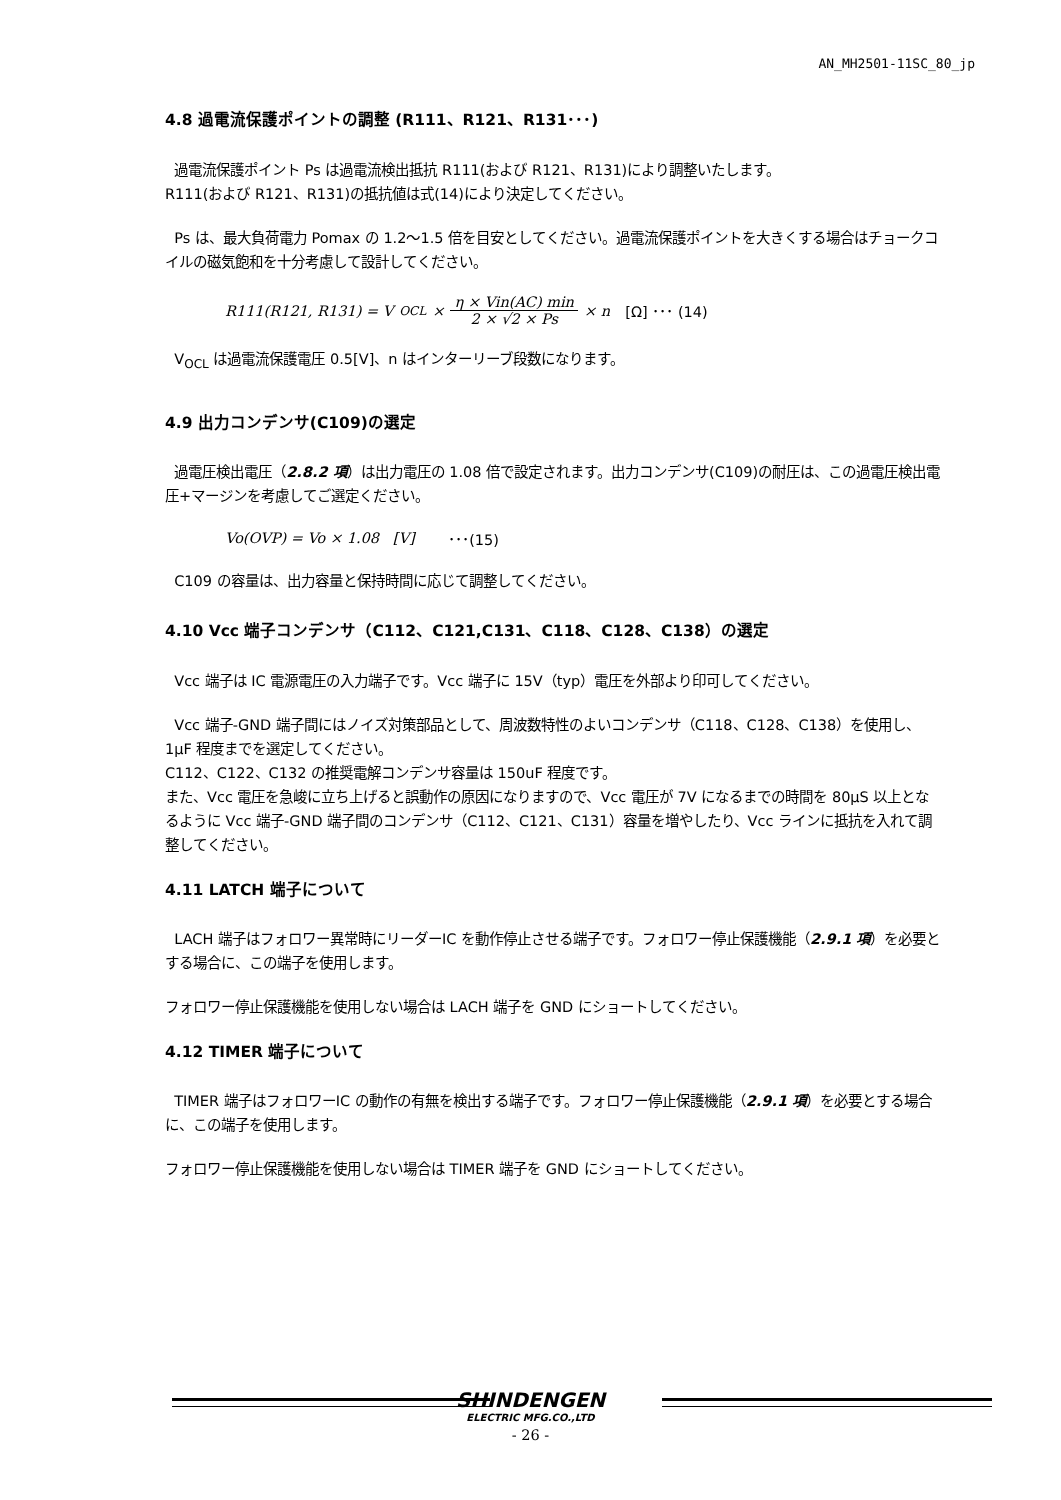AN_MH2501-11SC_80_jp
4.8 過電流保護ポイントの調整 (R111、R121、R131･･･)
過電流保護ポイント Ps は過電流検出抵抗 R111(および R121、R131)により調整いたします。
R111(および R121、R131)の抵抗値は式(14)により決定してください。
Ps は、最大負荷電力 Pomax の 1.2～1.5 倍を目安としてください。過電流保護ポイントを大きくする場合はチョークコイルの磁気飽和を十分考慮して設計してください。
R111(R121, R131) = V<sub>OCL</sub> × η × Vin(AC) min 2 × √2 × Ps × n [Ω] ･･･ (14)
V<sub>OCL</sub> は過電流保護電圧 0.5[V]、n はインターリーブ段数になります。
4.9 出力コンデンサ(C109)の選定
過電圧検出電圧（2.8.2 項）は出力電圧の 1.08 倍で設定されます。出力コンデンサ(C109)の耐圧は、この過電圧検出電圧+マージンを考慮してご選定ください。
Vo(OVP) = Vo × 1.08 [V] ･･･(15)
C109 の容量は、出力容量と保持時間に応じて調整してください。
4.10 Vcc 端子コンデンサ（C112、C121,C131、C118、C128、C138）の選定
Vcc 端子は IC 電源電圧の入力端子です。Vcc 端子に 15V（typ）電圧を外部より印可してください。
Vcc 端子-GND 端子間にはノイズ対策部品として、周波数特性のよいコンデンサ（C118、C128、C138）を使用し、1μF 程度までを選定してください。
C112、C122、C132 の推奨電解コンデンサ容量は 150uF 程度です。
また、Vcc 電圧を急峻に立ち上げると誤動作の原因になりますので、Vcc 電圧が 7V になるまでの時間を 80μS 以上となるように Vcc 端子-GND 端子間のコンデンサ（C112、C121、C131）容量を増やしたり、Vcc ラインに抵抗を入れて調整してください。
4.11 LATCH 端子について
LACH 端子はフォロワー異常時にリーダーIC を動作停止させる端子です。フォロワー停止保護機能（2.9.1 項）を必要とする場合に、この端子を使用します。
フォロワー停止保護機能を使用しない場合は LACH 端子を GND にショートしてください。
4.12 TIMER 端子について
TIMER 端子はフォロワーIC の動作の有無を検出する端子です。フォロワー停止保護機能（2.9.1 項）を必要とする場合に、この端子を使用します。
フォロワー停止保護機能を使用しない場合は TIMER 端子を GND にショートしてください。
SHINDENGEN
ELECTRIC MFG.CO.,LTD
- 26 -